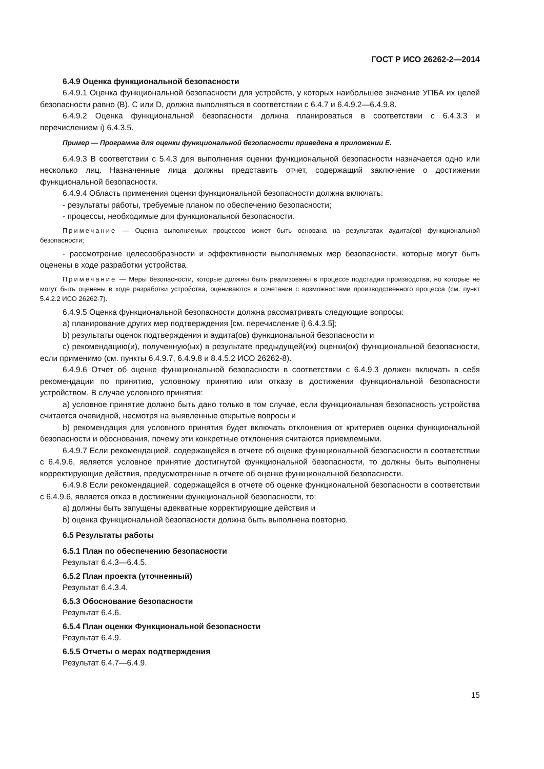ГОСТ Р ИСО 26262-2—2014
6.4.9 Оценка функциональной безопасности
6.4.9.1 Оценка функциональной безопасности для устройств, у которых наибольшее значение УПБА их целей безопасности равно (В), С или D, должна выполняться в соответствии с 6.4.7 и 6.4.9.2—6.4.9.8.
6.4.9.2 Оценка функциональной безопасности должна планироваться в соответствии с 6.4.3.3 и перечислением i) 6.4.3.5.
Пример — Программа для оценки функциональной безопасности приведена в приложении Е.
6.4.9.3 В соответствии с 5.4.3 для выполнения оценки функциональной безопасности назначается одно или несколько лиц. Назначенные лица должны представить отчет, содержащий заключение о достижении функциональной безопасности.
6.4.9.4 Область применения оценки функциональной безопасности должна включать:
- результаты работы, требуемые планом по обеспечению безопасности;
- процессы, необходимые для функциональной безопасности.
Примечание — Оценка выполняемых процессов может быть основана на результатах аудита(ов) функциональной безопасности;
- рассмотрение целесообразности и эффективности выполняемых мер безопасности, которые могут быть оценены в ходе разработки устройства.
Примечание — Меры безопасности, которые должны быть реализованы в процессе подстадии производства, но которые не могут быть оценены в ходе разработки устройства, оцениваются в сочетании с возможностями производственного процесса (см. пункт 5.4.2.2 ИСО 26262-7).
6.4.9.5 Оценка функциональной безопасности должна рассматривать следующие вопросы:
a) планирование других мер подтверждения [см. перечисление i) 6.4.3.5];
b) результаты оценок подтверждения и аудита(ов) функциональной безопасности и
c) рекомендацию(и), полученную(ых) в результате предыдущей(их) оценки(ок) функциональной безопасности, если применимо (см. пункты 6.4.9.7, 6.4.9.8 и 8.4.5.2 ИСО 26262-8).
6.4.9.6 Отчет об оценке функциональной безопасности в соответствии с 6.4.9.3 должен включать в себя рекомендации по принятию, условному принятию или отказу в достижении функциональной безопасности устройством. В случае условного принятия:
a) условное принятие должно быть дано только в том случае, если функциональная безопасность устройства считается очевидной, несмотря на выявленные открытые вопросы и
b) рекомендация для условного принятия будет включать отклонения от критериев оценки функциональной безопасности и обоснования, почему эти конкретные отклонения считаются приемлемыми.
6.4.9.7 Если рекомендацией, содержащейся в отчете об оценке функциональной безопасности в соответствии с 6.4.9.6, является условное принятие достигнутой функциональной безопасности, то должны быть выполнены корректирующие действия, предусмотренные в отчете об оценке функциональной безопасности.
6.4.9.8 Если рекомендацией, содержащейся в отчете об оценке функциональной безопасности в соответствии с 6.4.9.6, является отказ в достижении функциональной безопасности, то:
a) должны быть запущены адекватные корректирующие действия и
b) оценка функциональной безопасности должна быть выполнена повторно.
6.5 Результаты работы
6.5.1 План по обеспечению безопасности
Результат 6.4.3—6.4.5.
6.5.2 План проекта (уточненный)
Результат 6.4.3.4.
6.5.3 Обоснование безопасности
Результат 6.4.6.
6.5.4 План оценки Функциональной безопасности
Результат 6.4.9.
6.5.5 Отчеты о мерах подтверждения
Результат 6.4.7—6.4.9.
15